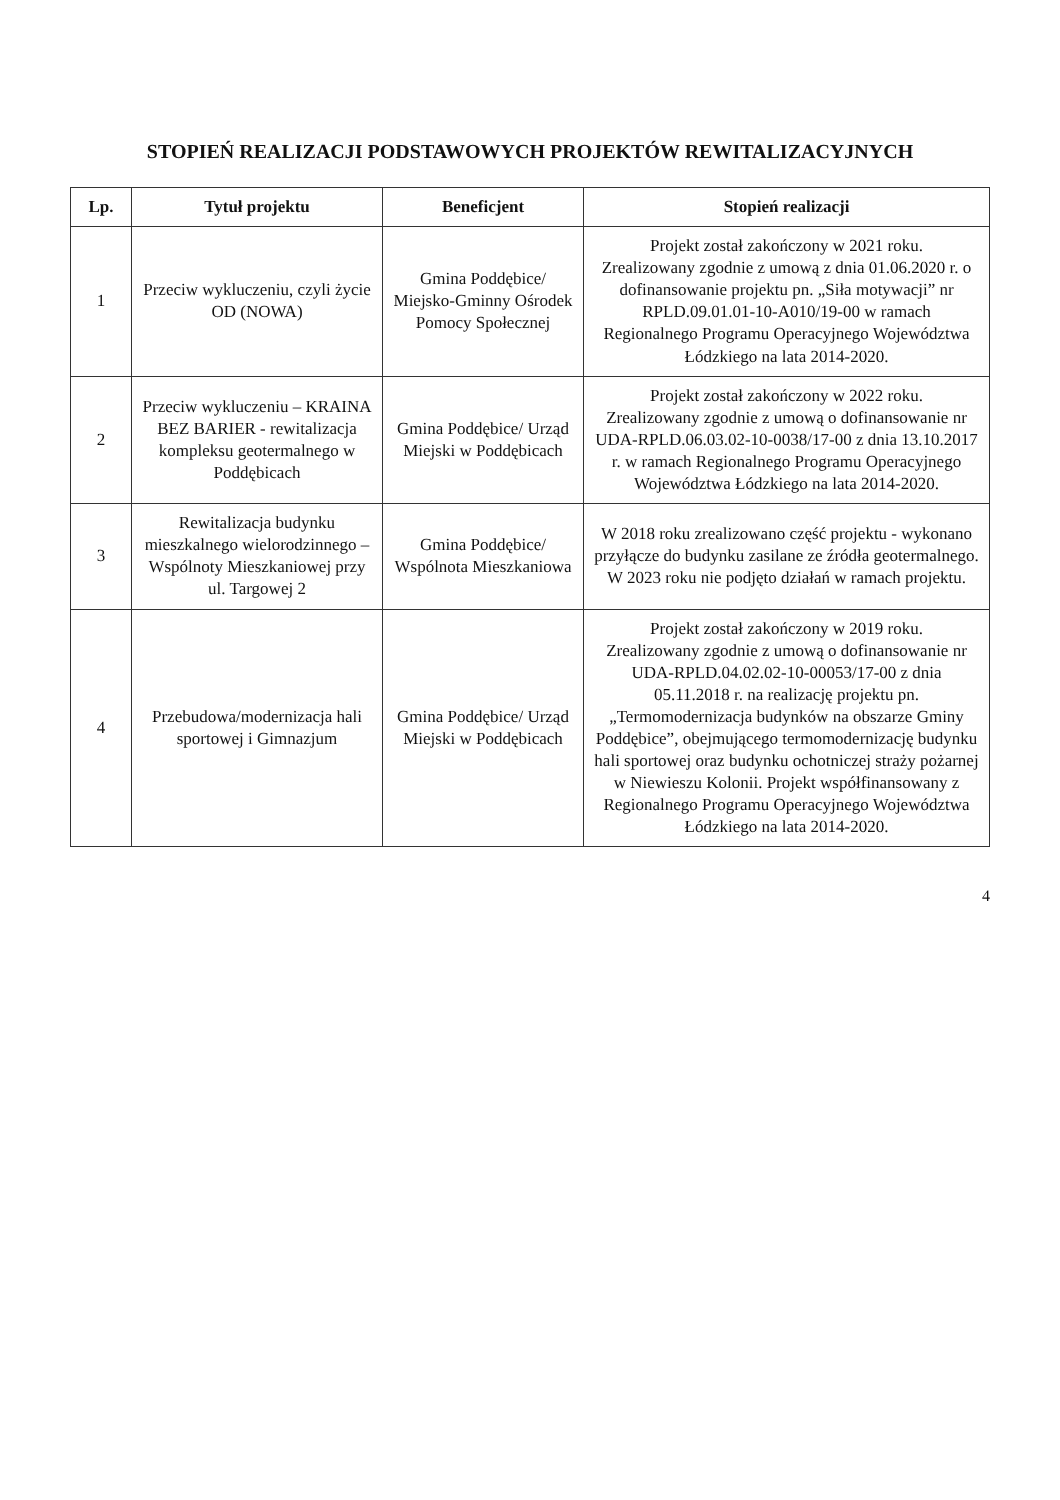STOPIEŃ REALIZACJI PODSTAWOWYCH PROJEKTÓW REWITALIZACYJNYCH
| Lp. | Tytuł projektu | Beneficjent | Stopień realizacji |
| --- | --- | --- | --- |
| 1 | Przeciw wykluczeniu, czyli życie OD (NOWA) | Gmina Poddębice/ Miejsko-Gminny Ośrodek Pomocy Społecznej | Projekt został zakończony w 2021 roku. Zrealizowany zgodnie z umową z dnia 01.06.2020 r. o dofinansowanie projektu pn. „Siła motywacji” nr RPLD.09.01.01-10-A010/19-00 w ramach Regionalnego Programu Operacyjnego Województwa Łódzkiego na lata 2014-2020. |
| 2 | Przeciw wykluczeniu – KRAINA BEZ BARIER - rewitalizacja kompleksu geotermalnego w Poddębicach | Gmina Poddębice/ Urząd Miejski w Poddębicach | Projekt został zakończony w 2022 roku. Zrealizowany zgodnie z umową o dofinansowanie nr UDA-RPLD.06.03.02-10-0038/17-00 z dnia 13.10.2017 r. w ramach Regionalnego Programu Operacyjnego Województwa Łódzkiego na lata 2014-2020. |
| 3 | Rewitalizacja budynku mieszkalnego wielorodzinnego – Wspólnoty Mieszkaniowej przy ul. Targowej 2 | Gmina Poddębice/ Wspólnota Mieszkaniowa | W 2018 roku zrealizowano część projektu - wykonano przyłącze do budynku zasilane ze źródła geotermalnego. W 2023 roku nie podjęto działań w ramach projektu. |
| 4 | Przebudowa/modernizacja hali sportowej i Gimnazjum | Gmina Poddębice/ Urząd Miejski w Poddębicach | Projekt został zakończony w 2019 roku. Zrealizowany zgodnie z umową o dofinansowanie nr UDA-RPLD.04.02.02-10-00053/17-00 z dnia 05.11.2018 r. na realizację projektu pn. „Termomodernizacja budynków na obszarze Gminy Poddębice”, obejmującego termomodernizację budynku hali sportowej oraz budynku ochotniczej straży pożarnej w Niewieszu Kolonii. Projekt współfinansowany z Regionalnego Programu Operacyjnego Województwa Łódzkiego na lata 2014-2020. |
4